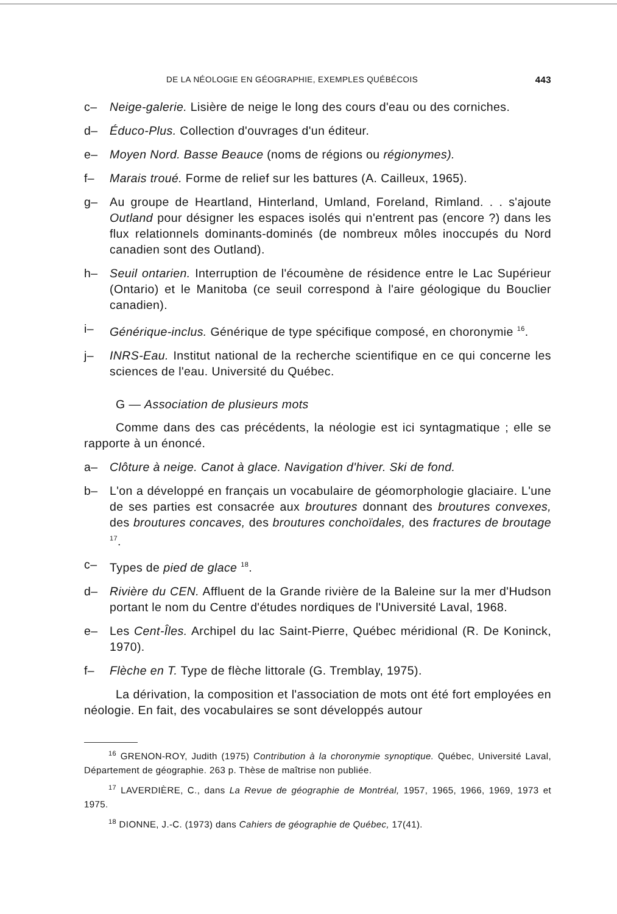DE LA NÉOLOGIE EN GÉOGRAPHIE, EXEMPLES QUÉBÉCOIS 443
c– Neige-galerie. Lisière de neige le long des cours d'eau ou des corniches.
d– Éduco-Plus. Collection d'ouvrages d'un éditeur.
e– Moyen Nord. Basse Beauce (noms de régions ou régionymes).
f– Marais troué. Forme de relief sur les battures (A. Cailleux, 1965).
g– Au groupe de Heartland, Hinterland, Umland, Foreland, Rimland. . . s'ajoute Outland pour désigner les espaces isolés qui n'entrent pas (encore ?) dans les flux relationnels dominants-dominés (de nombreux môles inoccupés du Nord canadien sont des Outland).
h– Seuil ontarien. Interruption de l'écoumène de résidence entre le Lac Supérieur (Ontario) et le Manitoba (ce seuil correspond à l'aire géologique du Bouclier canadien).
i– Générique-inclus. Générique de type spécifique composé, en choronymie <sup>16</sup>.
j– INRS-Eau. Institut national de la recherche scientifique en ce qui concerne les sciences de l'eau. Université du Québec.
G — Association de plusieurs mots
Comme dans des cas précédents, la néologie est ici syntagmatique ; elle se rapporte à un énoncé.
a– Clôture à neige. Canot à glace. Navigation d'hiver. Ski de fond.
b– L'on a développé en français un vocabulaire de géomorphologie glaciaire. L'une de ses parties est consacrée aux broutures donnant des broutures convexes, des broutures concaves, des broutures conchoïdales, des fractures de broutage <sup>17</sup>.
c– Types de pied de glace <sup>18</sup>.
d– Rivière du CEN. Affluent de la Grande rivière de la Baleine sur la mer d'Hudson portant le nom du Centre d'études nordiques de l'Université Laval, 1968.
e– Les Cent-Îles. Archipel du lac Saint-Pierre, Québec méridional (R. De Koninck, 1970).
f– Flèche en T. Type de flèche littorale (G. Tremblay, 1975).
La dérivation, la composition et l'association de mots ont été fort employées en néologie. En fait, des vocabulaires se sont développés autour
<sup>16</sup> GRENON-ROY, Judith (1975) Contribution à la choronymie synoptique. Québec, Université Laval, Département de géographie. 263 p. Thèse de maîtrise non publiée.
<sup>17</sup> LAVERDIÈRE, C., dans La Revue de géographie de Montréal, 1957, 1965, 1966, 1969, 1973 et 1975.
<sup>18</sup> DIONNE, J.-C. (1973) dans Cahiers de géographie de Québec, 17(41).